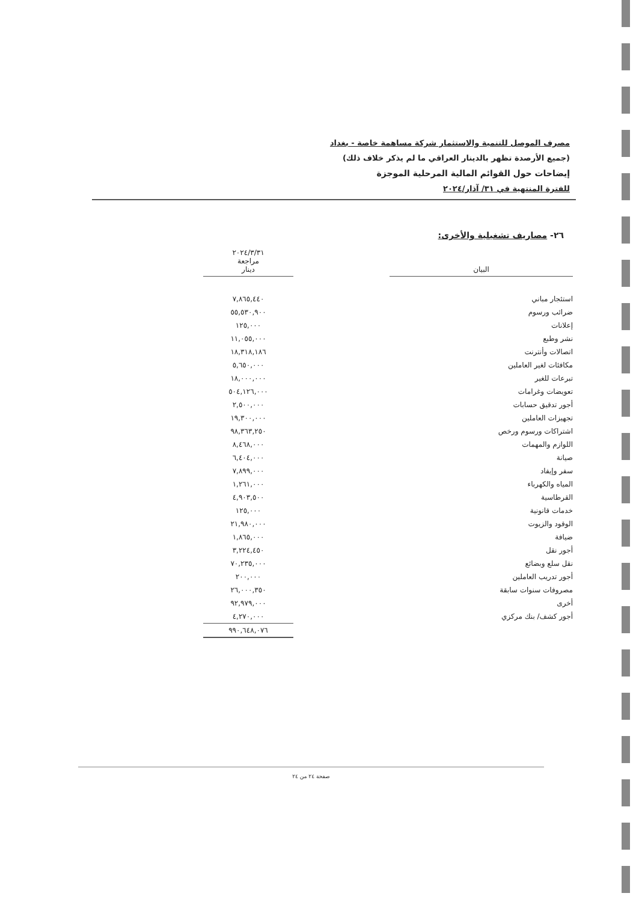مصرف الموصل للتنمية والاستثمار شركة مساهمة خاصة - بغداد
(جميع الأرصدة تظهر بالدينار العراقي ما لم يذكر خلاف ذلك)
إيضاحات حول القوائم المالية المرحلية الموجزة
للفترة المنتهية في ٣١/ آذار/٢٠٢٤
٢٦- مصاريف تشغيلية والأخرى:
| البيان | | ٢٠٢٤/٣/٣١ مراجعة دينار |
| استئجار مباني | | ٧,٨٦٥,٤٤٠ |
| ضرائب ورسوم | | ٥٥,٥٣٠,٩٠٠ |
| إعلانات | | ١٢٥,٠٠٠ |
| نشر وطبع | | ١١,٠٥٥,٠٠٠ |
| اتصالات وأنترنت | | ١٨,٣١٨,١٨٦ |
| مكافئات لغير العاملين | | ٥,٦٥٠,٠٠٠ |
| تبرعات للغير | | ١٨,٠٠٠,٠٠٠ |
| تعويضات وغرامات | | ٥٠٤,١٢٦,٠٠٠ |
| أجور تدقيق حسابات | | ٢,٥٠٠,٠٠٠ |
| تجهيزات العاملين | | ١٩,٣٠٠,٠٠٠ |
| اشتراكات ورسوم ورخص | | ٩٨,٣٦٣,٢٥٠ |
| اللوازم والمهمات | | ٨,٤٦٨,٠٠٠ |
| صيانة | | ٦,٤٠٤,٠٠٠ |
| سفر وإيفاد | | ٧,٨٩٩,٠٠٠ |
| المياه والكهرباء | | ١,٢٦١,٠٠٠ |
| القرطاسية | | ٤,٩٠٣,٥٠٠ |
| خدمات قانونية | | ١٢٥,٠٠٠ |
| الوقود والزيوت | | ٢١,٩٨٠,٠٠٠ |
| ضيافة | | ١,٨٦٥,٠٠٠ |
| أجور نقل | | ٣,٢٢٤,٤٥٠ |
| نقل سلع وبضائع | | ٧٠,٢٣٥,٠٠٠ |
| أجور تدريب العاملين | | ٢٠٠,٠٠٠ |
| مصروفات سنوات سابقة | | ٢٦,٠٠٠,٣٥٠ |
| أخرى | | ٩٢,٩٧٩,٠٠٠ |
| أجور كشف/ بنك مركزي | | ٤,٢٧٠,٠٠٠ |
| | | ٩٩٠,٦٤٨,٠٧٦ |
صفحة ٢٤ من ٢٤